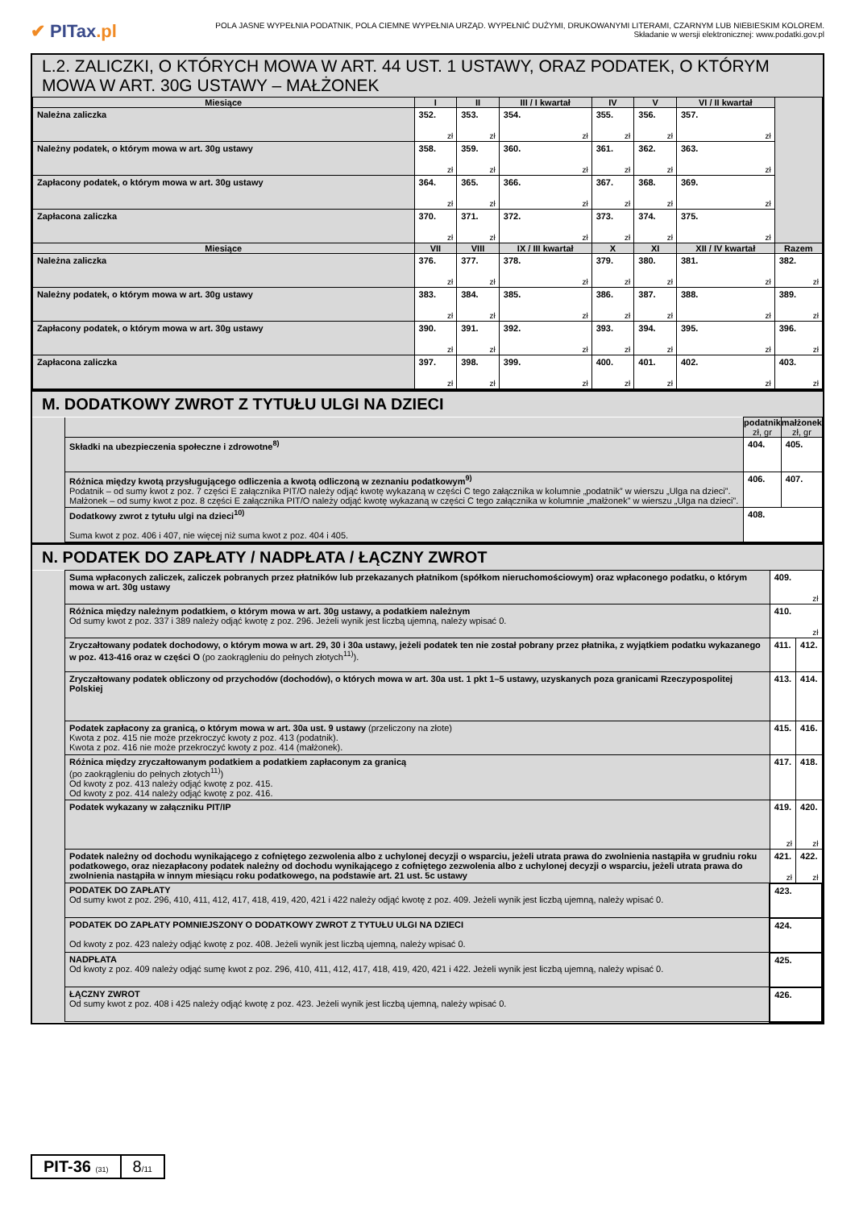✔ PITax.pl
POLA JASNE WYPEŁNIA PODATNIK, POLA CIEMNE WYPEŁNIA URZĄD. WYPEŁNIĆ DUŻYMI, DRUKOWANYMI LITERAMI, CZARNYM LUB NIEBIESKIM KOLOREM.
Składanie w wersji elektronicznej: www.podatki.gov.pl
L.2. ZALICZKI, O KTÓRYCH MOWA W ART. 44 UST. 1 USTAWY, ORAZ PODATEK, O KTÓRYM MOWA W ART. 30G USTAWY – MAŁŻONEK
| Miesiące | I | II | III / I kwartał | IV | V | VI / II kwartał | |
| --- | --- | --- | --- | --- | --- | --- | --- |
| Należna zaliczka | 352. zł | 353. zł | 354. zł | 355. zł | 356. zł | 357. zł | |
| Należny podatek, o którym mowa w art. 30g ustawy | 358. zł | 359. zł | 360. zł | 361. zł | 362. zł | 363. zł | |
| Zapłacony podatek, o którym mowa w art. 30g ustawy | 364. zł | 365. zł | 366. zł | 367. zł | 368. zł | 369. zł | |
| Zapłacona zaliczka | 370. zł | 371. zł | 372. zł | 373. zł | 374. zł | 375. zł | |
| Miesiące | VII | VIII | IX / III kwartał | X | XI | XII / IV kwartał | Razem |
| Należna zaliczka | 376. zł | 377. zł | 378. zł | 379. zł | 380. zł | 381. zł | 382. zł |
| Należny podatek, o którym mowa w art. 30g ustawy | 383. zł | 384. zł | 385. zł | 386. zł | 387. zł | 388. zł | 389. zł |
| Zapłacony podatek, o którym mowa w art. 30g ustawy | 390. zł | 391. zł | 392. zł | 393. zł | 394. zł | 395. zł | 396. zł |
| Zapłacona zaliczka | 397. zł | 398. zł | 399. zł | 400. zł | 401. zł | 402. zł | 403. zł |
M. DODATKOWY ZWROT Z TYTUŁU ULGI NA DZIECI
| | | podatnik zł, gr | małżonek zł, gr |
| | Składki na ubezpieczenia społeczne i zdrowotne<sup>8)</sup> | 404. | 405. |
| | Różnica między kwotą przysługującego odliczenia a kwotą odliczoną w zeznaniu podatkowym<sup>9)</sup> Podatnik – od sumy kwot z poz. 7 części E załącznika PIT/O należy odjąć kwotę wykazaną w części C tego załącznika w kolumnie „podatnik” w wierszu „Ulga na dzieci”. Małżonek – od sumy kwot z poz. 8 części E załącznika PIT/O należy odjąć kwotę wykazaną w części C tego załącznika w kolumnie „małżonek” w wierszu „Ulga na dzieci”. | 406. | 407. |
| | Dodatkowy zwrot z tytułu ulgi na dzieci<sup>10)</sup> Suma kwot z poz. 406 i 407, nie więcej niż suma kwot z poz. 404 i 405. | 408. | |
N. PODATEK DO ZAPŁATY / NADPŁATA / ŁĄCZNY ZWROT
| | Suma wpłaconych zaliczek, zaliczek pobranych przez płatników lub przekazanych płatnikom (spółkom nieruchomościowym) oraz wpłaconego podatku, o którym mowa w art. 30g ustawy | 409. zł | |
| | Różnica między należnym podatkiem, o którym mowa w art. 30g ustawy, a podatkiem należnym Od sumy kwot z poz. 337 i 389 należy odjąć kwotę z poz. 296. Jeżeli wynik jest liczbą ujemną, należy wpisać 0. | 410. zł | |
| | Zryczałtowany podatek dochodowy, o którym mowa w art. 29, 30 i 30a ustawy, jeżeli podatek ten nie został pobrany przez płatnika, z wyjątkiem podatku wykazanego w poz. 413-416 oraz w części O (po zaokrągleniu do pełnych złotych<sup>11)</sup>). | 411. | 412. |
| | Zryczałtowany podatek obliczony od przychodów (dochodów), o których mowa w art. 30a ust. 1 pkt 1–5 ustawy, uzyskanych poza granicami Rzeczypospolitej Polskiej | 413. | 414. |
| | Podatek zapłacony za granicą, o którym mowa w art. 30a ust. 9 ustawy (przeliczony na złote) Kwota z poz. 415 nie może przekroczyć kwoty z poz. 413 (podatnik). Kwota z poz. 416 nie może przekroczyć kwoty z poz. 414 (małżonek). | 415. | 416. |
| | Różnica między zryczałtowanym podatkiem a podatkiem zapłaconym za granicą (po zaokrągleniu do pełnych złotych<sup>11)</sup>) Od kwoty z poz. 413 należy odjąć kwotę z poz. 415. Od kwoty z poz. 414 należy odjąć kwotę z poz. 416. | 417. | 418. |
| | Podatek wykazany w załączniku PIT/IP | 419. zł | 420. zł |
| | Podatek należny od dochodu wynikającego z cofniętego zezwolenia albo z uchylonej decyzji o wsparciu, jeżeli utrata prawa do zwolnienia nastąpiła w grudniu roku podatkowego, oraz niezapłacony podatek należny od dochodu wynikającego z cofniętego zezwolenia albo z uchylonej decyzji o wsparciu, jeżeli utrata prawa do zwolnienia nastąpiła w innym miesiącu roku podatkowego, na podstawie art. 21 ust. 5c ustawy | 421. zł | 422. zł |
| | PODATEK DO ZAPŁATY Od sumy kwot z poz. 296, 410, 411, 412, 417, 418, 419, 420, 421 i 422 należy odjąć kwotę z poz. 409. Jeżeli wynik jest liczbą ujemną, należy wpisać 0. | 423. | |
| | PODATEK DO ZAPŁATY POMNIEJSZONY O DODATKOWY ZWROT Z TYTUŁU ULGI NA DZIECI Od kwoty z poz. 423 należy odjąć kwotę z poz. 408. Jeżeli wynik jest liczbą ujemną, należy wpisać 0. | 424. | |
| | NADPŁATA Od kwoty z poz. 409 należy odjąć sumę kwot z poz. 296, 410, 411, 412, 417, 418, 419, 420, 421 i 422. Jeżeli wynik jest liczbą ujemną, należy wpisać 0. | 425. | |
| | ŁĄCZNY ZWROT Od sumy kwot z poz. 408 i 425 należy odjąć kwotę z poz. 423. Jeżeli wynik jest liczbą ujemną, należy wpisać 0. | 426. | |
PIT-36 (31)
8/11